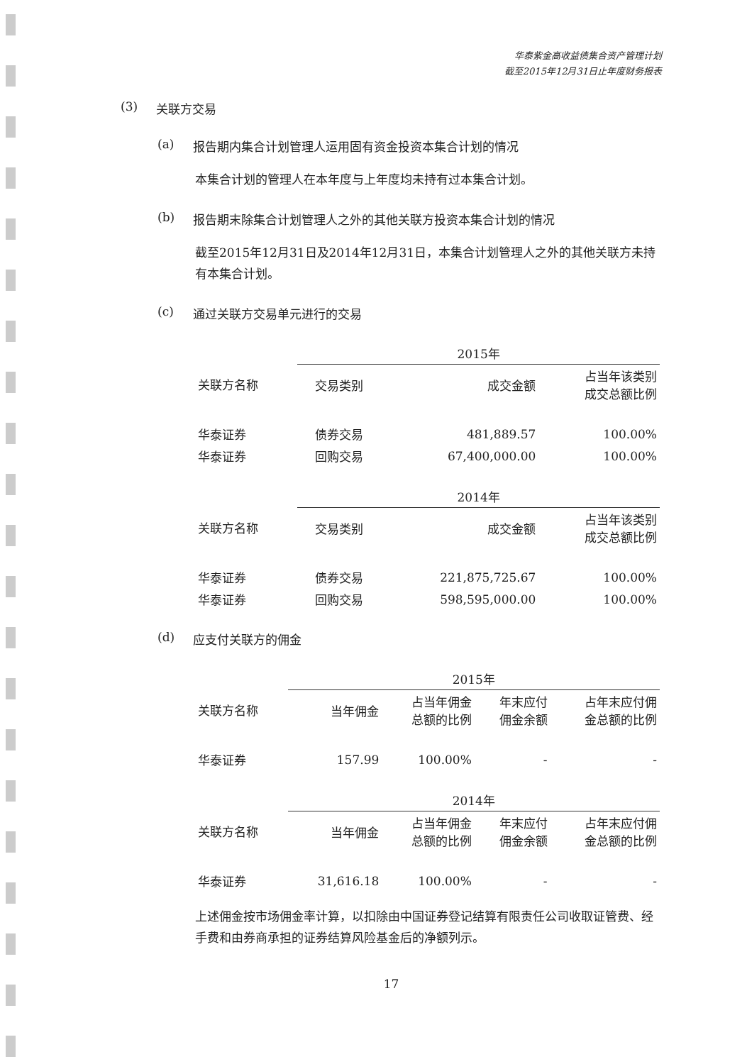华泰紫金高收益债集合资产管理计划
截至2015年12月31日止年度财务报表
(3) 关联方交易
(a) 报告期内集合计划管理人运用固有资金投资本集合计划的情况
本集合计划的管理人在本年度与上年度均未持有过本集合计划。
(b) 报告期末除集合计划管理人之外的其他关联方投资本集合计划的情况
截至2015年12月31日及2014年12月31日，本集合计划管理人之外的其他关联方未持有本集合计划。
(c) 通过关联方交易单元进行的交易
| | 2015年 | | |
| --- | --- | --- | --- |
| 关联方名称 | 交易类别 | 成交金额 | 占当年该类别 成交总额比例 |
| 华泰证券 | 债券交易 | 481,889.57 | 100.00% |
| 华泰证券 | 回购交易 | 67,400,000.00 | 100.00% |
| | 2014年 | | |
| 关联方名称 | 交易类别 | 成交金额 | 占当年该类别 成交总额比例 |
| 华泰证券 | 债券交易 | 221,875,725.67 | 100.00% |
| 华泰证券 | 回购交易 | 598,595,000.00 | 100.00% |
(d) 应支付关联方的佣金
| | 2015年 | | | |
| --- | --- | --- | --- | --- |
| 关联方名称 | 当年佣金 | 占当年佣金 总额的比例 | 年末应付 佣金余额 | 占年末应付佣 金总额的比例 |
| 华泰证券 | 157.99 | 100.00% | - | - |
| | 2014年 | | | |
| 关联方名称 | 当年佣金 | 占当年佣金 总额的比例 | 年末应付 佣金余额 | 占年末应付佣 金总额的比例 |
| 华泰证券 | 31,616.18 | 100.00% | - | - |
上述佣金按市场佣金率计算，以扣除由中国证券登记结算有限责任公司收取证管费、经手费和由券商承担的证券结算风险基金后的净额列示。
17